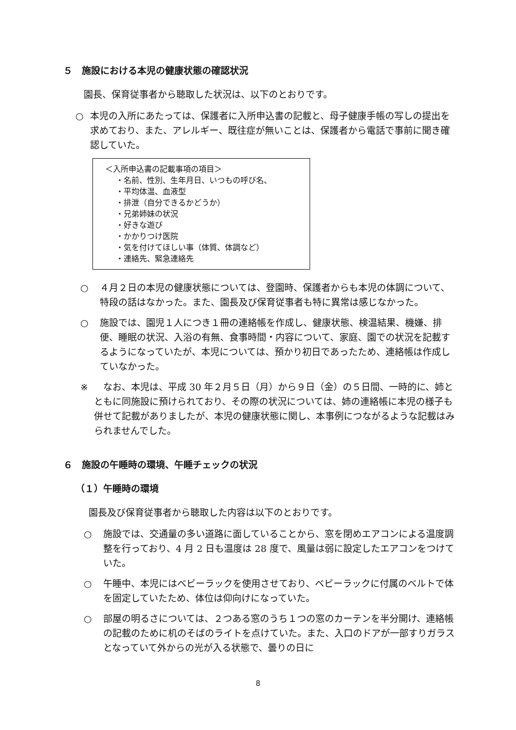５　施設における本児の健康状態の確認状況
園長、保育従事者から聴取した状況は、以下のとおりです。
○ 本児の入所にあたっては、保護者に入所申込書の記載と、母子健康手帳の写しの提出を求めており、また、アレルギー、既往症が無いことは、保護者から電話で事前に聞き確認していた。
＜入所申込書の記載事項の項目＞
・名前、性別、生年月日、いつもの呼び名、
・平均体温、血液型
・排泄（自分できるかどうか）
・兄弟姉妹の状況
・好きな遊び
・かかりつけ医院
・気を付けてほしい事（体質、体調など）
・連絡先、緊急連絡先
○ ４月２日の本児の健康状態については、登園時、保護者からも本児の体調について、特段の話はなかった。また、園長及び保育従事者も特に異常は感じなかった。
○ 施設では、園児１人につき１冊の連絡帳を作成し、健康状態、検温結果、機嫌、排便、睡眠の状況、入浴の有無、食事時間・内容について、家庭、園での状況を記載するようになっていたが、本児については、預かり初日であったため、連絡帳は作成していなかった。
※　なお、本児は、平成 30 年２月５日（月）から９日（金）の５日間、一時的に、姉とともに同施設に預けられており、その際の状況については、姉の連絡帳に本児の様子も併せて記載がありましたが、本児の健康状態に関し、本事例につながるような記載はみられませんでした。
６　施設の午睡時の環境、午睡チェックの状況
（１）午睡時の環境
園長及び保育従事者から聴取した内容は以下のとおりです。
○ 施設では、交通量の多い道路に面していることから、窓を閉めエアコンによる温度調整を行っており、4 月 2 日も温度は 28 度で、風量は弱に設定したエアコンをつけていた。
○ 午睡中、本児にはベビーラックを使用させており、ベビーラックに付属のベルトで体を固定していたため、体位は仰向けになっていた。
○ 部屋の明るさについては、２つある窓のうち１つの窓のカーテンを半分開け、連絡帳の記載のために机のそばのライトを点けていた。また、入口のドアが一部すりガラスとなっていて外からの光が入る状態で、曇りの日に
8